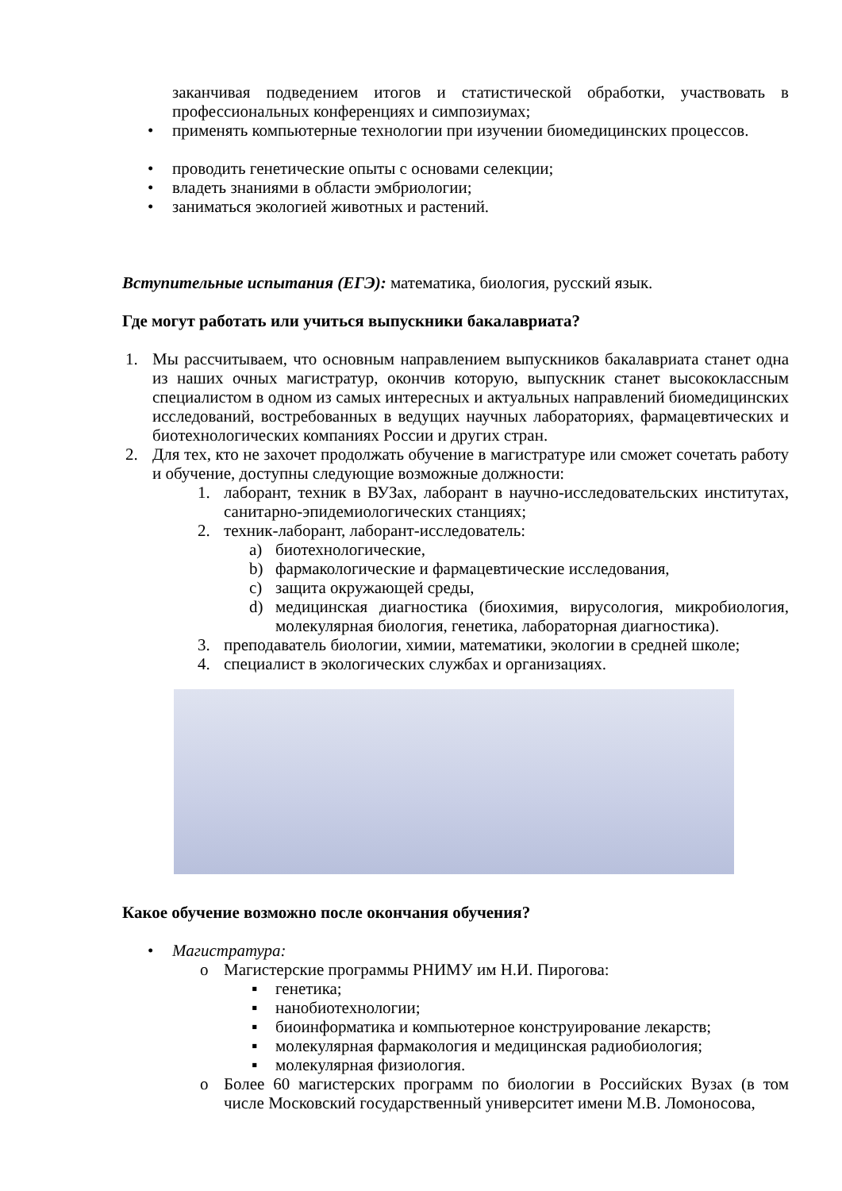заканчивая подведением итогов и статистической обработки, участвовать в профессиональных конференциях и симпозиумах;
• применять компьютерные технологии при изучении биомедицинских процессов.
• проводить генетические опыты с основами селекции;
• владеть знаниями в области эмбриологии;
• заниматься экологией животных и растений.
Вступительные испытания (ЕГЭ): математика, биология, русский язык.
Где могут работать или учиться выпускники бакалавриата?
1. Мы рассчитываем, что основным направлением выпускников бакалавриата станет одна из наших очных магистратур, окончив которую, выпускник станет высококлассным специалистом в одном из самых интересных и актуальных направлений биомедицинских исследований, востребованных в ведущих научных лабораториях, фармацевтических и биотехнологических компаниях России и других стран.
2. Для тех, кто не захочет продолжать обучение в магистратуре или сможет сочетать работу и обучение, доступны следующие возможные должности:
1. лаборант, техник в ВУЗах, лаборант в научно-исследовательских институтах, санитарно-эпидемиологических станциях;
2. техник-лаборант, лаборант-исследователь:
a) биотехнологические,
b) фармакологические и фармацевтические исследования,
c) защита окружающей среды,
d) медицинская диагностика (биохимия, вирусология, микробиология, молекулярная биология, генетика, лабораторная диагностика).
3. преподаватель биологии, химии, математики, экологии в средней школе;
4. специалист в экологических службах и организациях.
Какое обучение возможно после окончания обучения?
• Магистратура:
o Магистерские программы РНИМУ им Н.И. Пирогова:
▪ генетика;
▪ нанобиотехнологии;
▪ биоинформатика и компьютерное конструирование лекарств;
▪ молекулярная фармакология и медицинская радиобиология;
▪ молекулярная физиология.
o Более 60 магистерских программ по биологии в Российских Вузах (в том числе Московский государственный университет имени М.В. Ломоносова,